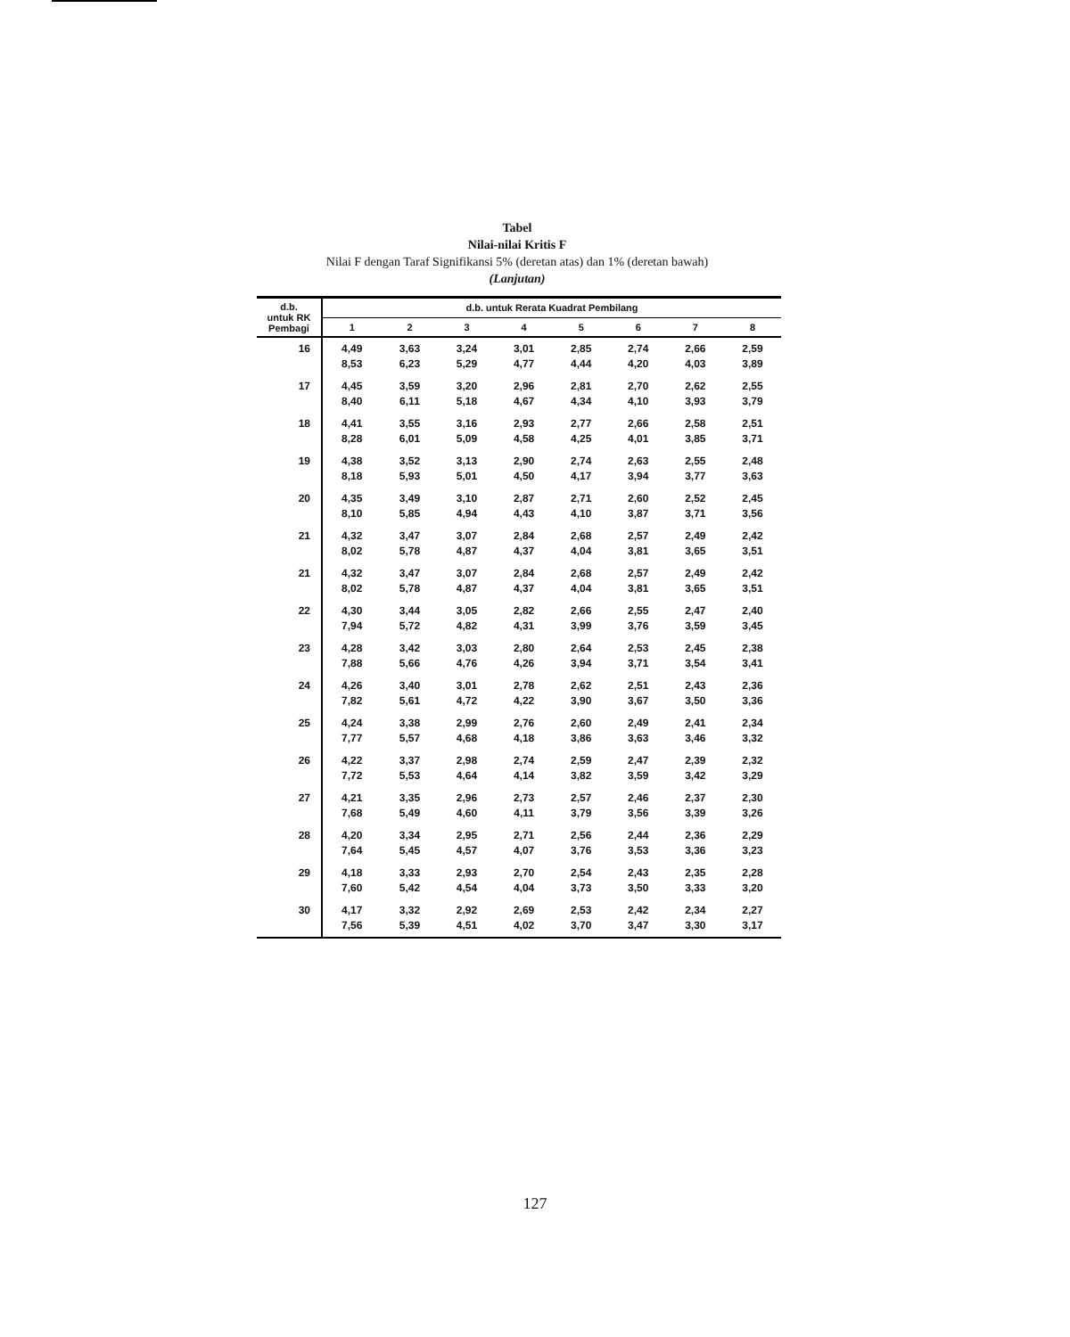Tabel
Nilai-nilai Kritis F
Nilai F dengan Taraf Signifikansi 5% (deretan atas) dan 1% (deretan bawah)
(Lanjutan)
| d.b. untuk RK Pembagi | d.b. untuk Rerata Kuadrat Pembilang | | | | | | | |
| --- | --- | --- | --- | --- | --- | --- | --- | --- |
| | 1 | 2 | 3 | 4 | 5 | 6 | 7 | 8 |
| 16 | 4,49 8,53 | 3,63 6,23 | 3,24 5,29 | 3,01 4,77 | 2,85 4,44 | 2,74 4,20 | 2,66 4,03 | 2,59 3,89 |
| 17 | 4,45 8,40 | 3,59 6,11 | 3,20 5,18 | 2,96 4,67 | 2,81 4,34 | 2,70 4,10 | 2,62 3,93 | 2,55 3,79 |
| 18 | 4,41 8,28 | 3,55 6,01 | 3,16 5,09 | 2,93 4,58 | 2,77 4,25 | 2,66 4,01 | 2,58 3,85 | 2,51 3,71 |
| 19 | 4,38 8,18 | 3,52 5,93 | 3,13 5,01 | 2,90 4,50 | 2,74 4,17 | 2,63 3,94 | 2,55 3,77 | 2,48 3,63 |
| 20 | 4,35 8,10 | 3,49 5,85 | 3,10 4,94 | 2,87 4,43 | 2,71 4,10 | 2,60 3,87 | 2,52 3,71 | 2,45 3,56 |
| 21 | 4,32 8,02 | 3,47 5,78 | 3,07 4,87 | 2,84 4,37 | 2,68 4,04 | 2,57 3,81 | 2,49 3,65 | 2,42 3,51 |
| 21 | 4,32 8,02 | 3,47 5,78 | 3,07 4,87 | 2,84 4,37 | 2,68 4,04 | 2,57 3,81 | 2,49 3,65 | 2,42 3,51 |
| 22 | 4,30 7,94 | 3,44 5,72 | 3,05 4,82 | 2,82 4,31 | 2,66 3,99 | 2,55 3,76 | 2,47 3,59 | 2,40 3,45 |
| 23 | 4,28 7,88 | 3,42 5,66 | 3,03 4,76 | 2,80 4,26 | 2,64 3,94 | 2,53 3,71 | 2,45 3,54 | 2,38 3,41 |
| 24 | 4,26 7,82 | 3,40 5,61 | 3,01 4,72 | 2,78 4,22 | 2,62 3,90 | 2,51 3,67 | 2,43 3,50 | 2,36 3,36 |
| 25 | 4,24 7,77 | 3,38 5,57 | 2,99 4,68 | 2,76 4,18 | 2,60 3,86 | 2,49 3,63 | 2,41 3,46 | 2,34 3,32 |
| 26 | 4,22 7,72 | 3,37 5,53 | 2,98 4,64 | 2,74 4,14 | 2,59 3,82 | 2,47 3,59 | 2,39 3,42 | 2,32 3,29 |
| 27 | 4,21 7,68 | 3,35 5,49 | 2,96 4,60 | 2,73 4,11 | 2,57 3,79 | 2,46 3,56 | 2,37 3,39 | 2,30 3,26 |
| 28 | 4,20 7,64 | 3,34 5,45 | 2,95 4,57 | 2,71 4,07 | 2,56 3,76 | 2,44 3,53 | 2,36 3,36 | 2,29 3,23 |
| 29 | 4,18 7,60 | 3,33 5,42 | 2,93 4,54 | 2,70 4,04 | 2,54 3,73 | 2,43 3,50 | 2,35 3,33 | 2,28 3,20 |
| 30 | 4,17 7,56 | 3,32 5,39 | 2,92 4,51 | 2,69 4,02 | 2,53 3,70 | 2,42 3,47 | 2,34 3,30 | 2,27 3,17 |
127